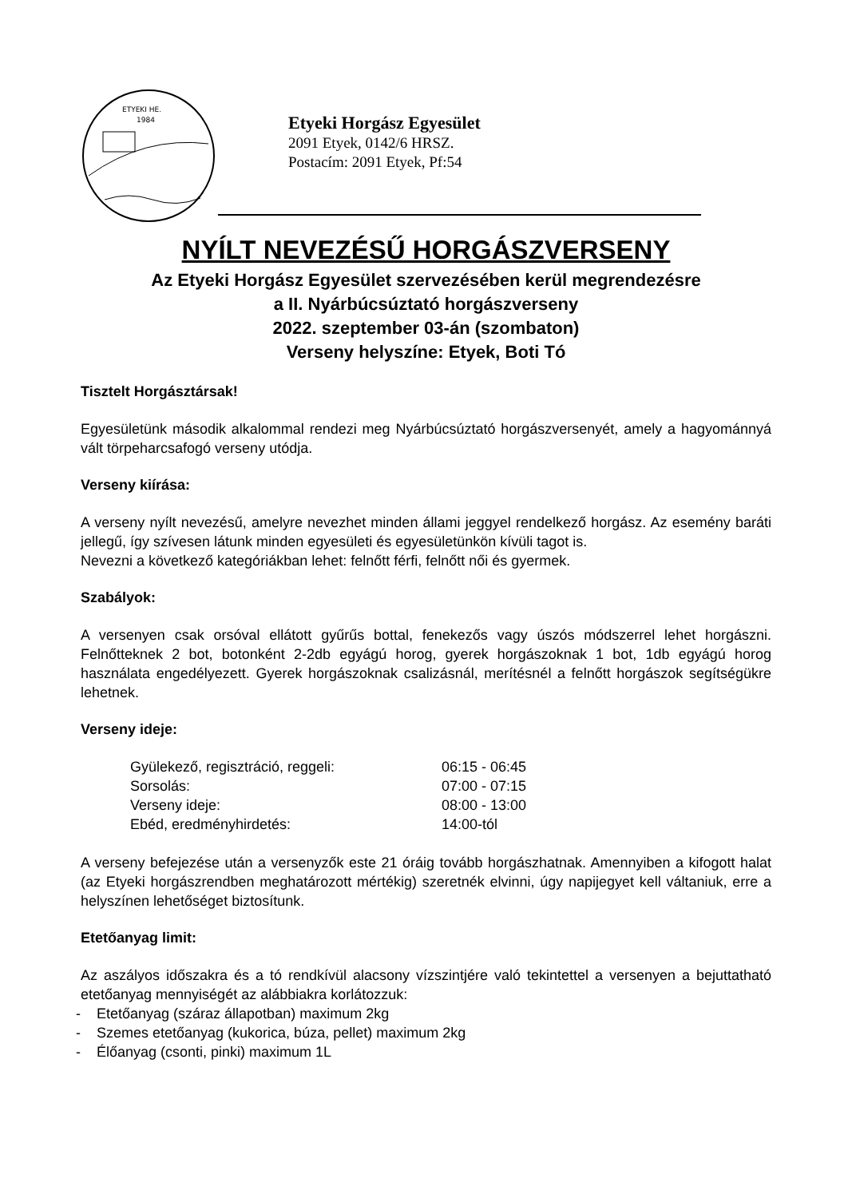ETYEKI HE.
1984
Etyeki Horgász Egyesület
2091 Etyek, 0142/6 HRSZ.
Postacím: 2091 Etyek, Pf:54
NYÍLT NEVEZÉSŰ HORGÁSZVERSENY
Az Etyeki Horgász Egyesület szervezésében kerül megrendezésre
a II. Nyárbúcsúztató horgászverseny
2022. szeptember 03-án (szombaton)
Verseny helyszíne: Etyek, Boti Tó
Tisztelt Horgásztársak!
Egyesületünk második alkalommal rendezi meg Nyárbúcsúztató horgászversenyét, amely a hagyománnyá vált törpeharcsafogó verseny utódja.
Verseny kiírása:
A verseny nyílt nevezésű, amelyre nevezhet minden állami jeggyel rendelkező horgász. Az esemény baráti jellegű, így szívesen látunk minden egyesületi és egyesületünkön kívüli tagot is.
Nevezni a következő kategóriákban lehet: felnőtt férfi, felnőtt női és gyermek.
Szabályok:
A versenyen csak orsóval ellátott gyűrűs bottal, fenekezős vagy úszós módszerrel lehet horgászni. Felnőtteknek 2 bot, botonként 2-2db egyágú horog, gyerek horgászoknak 1 bot, 1db egyágú horog használata engedélyezett. Gyerek horgászoknak csalizásnál, merítésnél a felnőtt horgászok segítségükre lehetnek.
Verseny ideje:
| Gyülekező, regisztráció, reggeli: | 06:15 - 06:45 |
| Sorsolás: | 07:00 - 07:15 |
| Verseny ideje: | 08:00 - 13:00 |
| Ebéd, eredményhirdetés: | 14:00-tól |
A verseny befejezése után a versenyzők este 21 óráig tovább horgászhatnak. Amennyiben a kifogott halat (az Etyeki horgászrendben meghatározott mértékig) szeretnék elvinni, úgy napijegyet kell váltaniuk, erre a helyszínen lehetőséget biztosítunk.
Etetőanyag limit:
Az aszályos időszakra és a tó rendkívül alacsony vízszintjére való tekintettel a versenyen a bejuttatható etetőanyag mennyiségét az alábbiakra korlátozzuk:
- Etetőanyag (száraz állapotban) maximum 2kg
- Szemes etetőanyag (kukorica, búza, pellet) maximum 2kg
- Élőanyag (csonti, pinki) maximum 1L